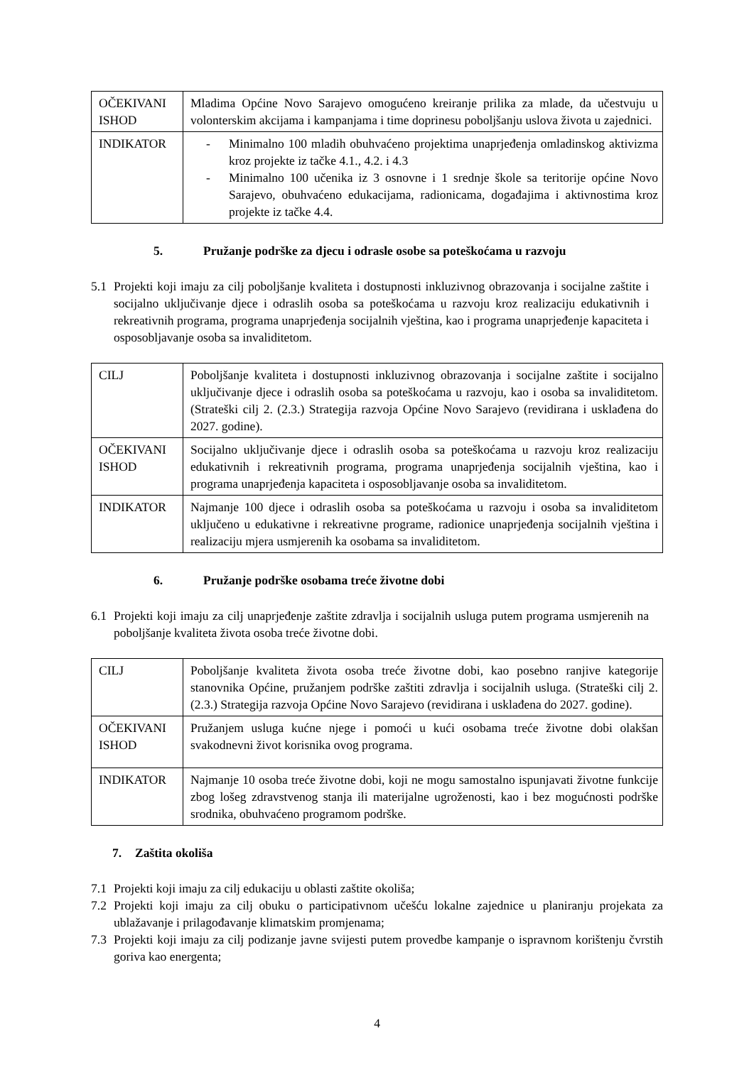| OČEKIVANI ISHOD | Mladima Općine Novo Sarajevo omogućeno kreiranje prilika za mlade, da učestvuju u volonterskim akcijama i kampanjama i time doprinesu poboljšanju uslova života u zajednici. |
| INDIKATOR | - Minimalno 100 mladih obuhvaćeno projektima unaprjeđenja omladinskog aktivizma kroz projekte iz tačke 4.1., 4.2. i 4.3 - Minimalno 100 učenika iz 3 osnovne i 1 srednje škole sa teritorije općine Novo Sarajevo, obuhvaćeno edukacijama, radionicama, događajima i aktivnostima kroz projekte iz tačke 4.4. |
5. Pružanje podrške za djecu i odrasle osobe sa poteškoćama u razvoju
5.1 Projekti koji imaju za cilj poboljšanje kvaliteta i dostupnosti inkluzivnog obrazovanja i socijalne zaštite i socijalno uključivanje djece i odraslih osoba sa poteškoćama u razvoju kroz realizaciju edukativnih i rekreativnih programa, programa unaprjeđenja socijalnih vještina, kao i programa unaprjeđenje kapaciteta i osposobljavanje osoba sa invaliditetom.
| CILJ | Poboljšanje kvaliteta i dostupnosti inkluzivnog obrazovanja i socijalne zaštite i socijalno uključivanje djece i odraslih osoba sa poteškoćama u razvoju, kao i osoba sa invaliditetom. (Strateški cilj 2. (2.3.) Strategija razvoja Općine Novo Sarajevo (revidirana i usklađena do 2027. godine). |
| OČEKIVANI ISHOD | Socijalno uključivanje djece i odraslih osoba sa poteškoćama u razvoju kroz realizaciju edukativnih i rekreativnih programa, programa unaprjeđenja socijalnih vještina, kao i programa unaprjeđenja kapaciteta i osposobljavanje osoba sa invaliditetom. |
| INDIKATOR | Najmanje 100 djece i odraslih osoba sa poteškoćama u razvoju i osoba sa invaliditetom uključeno u edukativne i rekreativne programe, radionice unaprjeđenja socijalnih vještina i realizaciju mjera usmjerenih ka osobama sa invaliditetom. |
6. Pružanje podrške osobama treće životne dobi
6.1 Projekti koji imaju za cilj unaprjeđenje zaštite zdravlja i socijalnih usluga putem programa usmjerenih na poboljšanje kvaliteta života osoba treće životne dobi.
| CILJ | Poboljšanje kvaliteta života osoba treće životne dobi, kao posebno ranjive kategorije stanovnika Općine, pružanjem podrške zaštiti zdravlja i socijalnih usluga. (Strateški cilj 2. (2.3.) Strategija razvoja Općine Novo Sarajevo (revidirana i usklađena do 2027. godine). |
| OČEKIVANI ISHOD | Pružanjem usluga kućne njege i pomoći u kući osobama treće životne dobi olakšan svakodnevni život korisnika ovog programa. |
| INDIKATOR | Najmanje 10 osoba treće životne dobi, koji ne mogu samostalno ispunjavati životne funkcije zbog lošeg zdravstvenog stanja ili materijalne ugroženosti, kao i bez mogućnosti podrške srodnika, obuhvaćeno programom podrške. |
7. Zaštita okoliša
7.1 Projekti koji imaju za cilj edukaciju u oblasti zaštite okoliša;
7.2 Projekti koji imaju za cilj obuku o participativnom učešću lokalne zajednice u planiranju projekata za ublažavanje i prilagođavanje klimatskim promjenama;
7.3 Projekti koji imaju za cilj podizanje javne svijesti putem provedbe kampanje o ispravnom korištenju čvrstih goriva kao energenta;
4